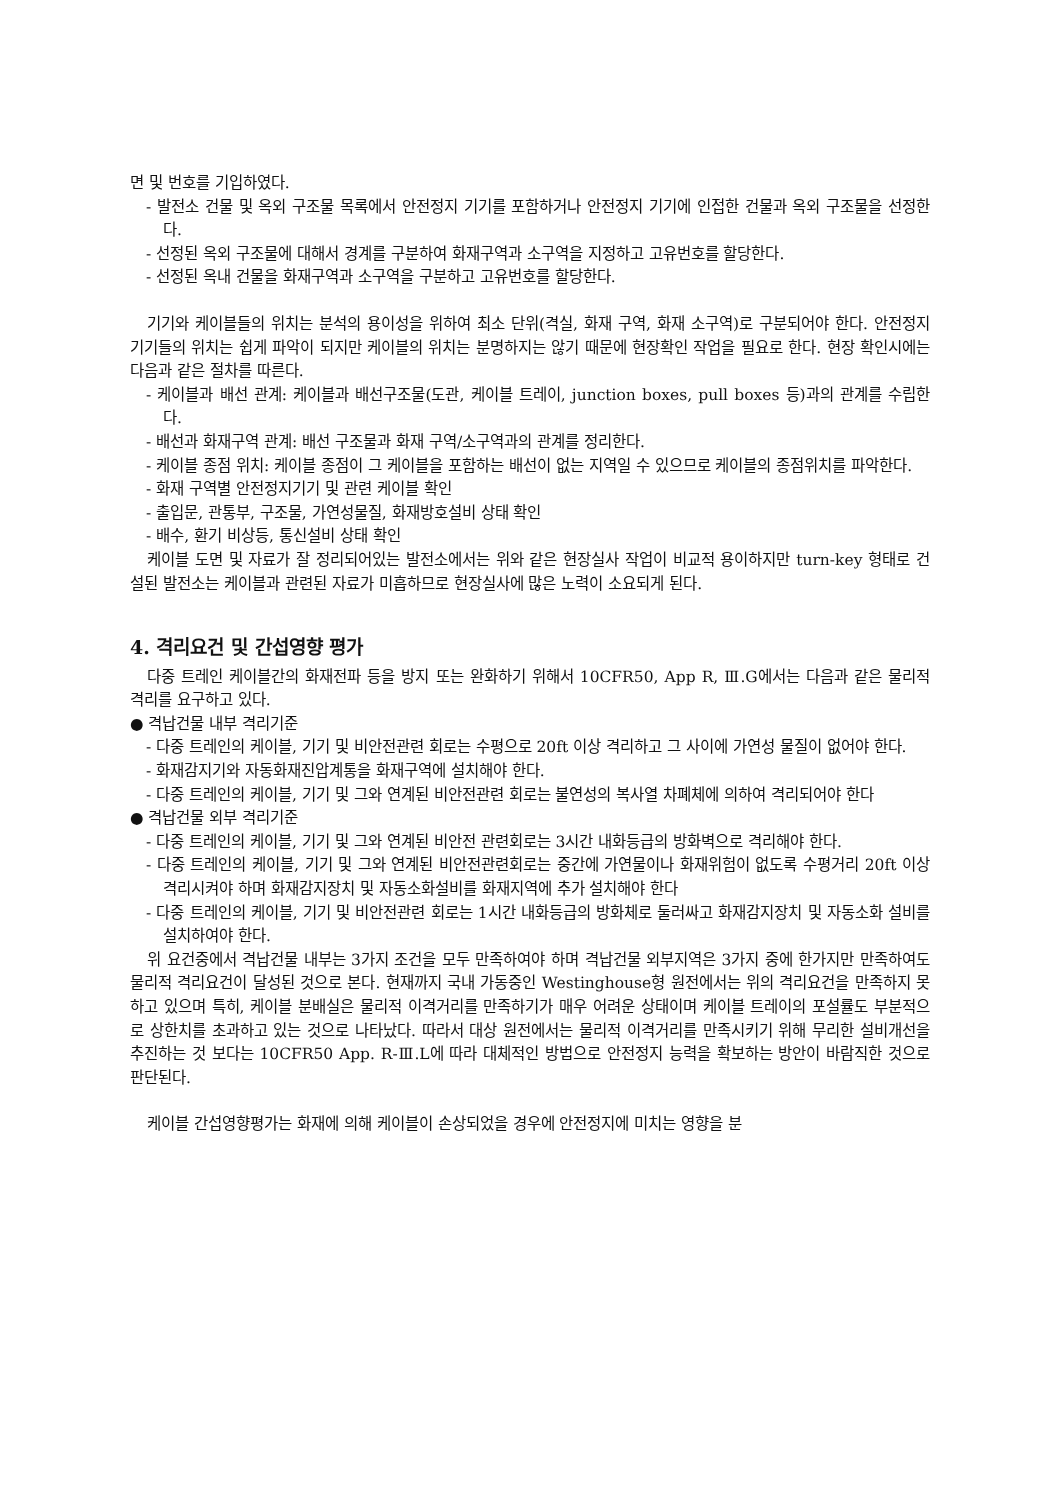면 및 번호를 기입하였다.
- 발전소 건물 및 옥외 구조물 목록에서 안전정지 기기를 포함하거나 안전정지 기기에 인접한 건물과 옥외 구조물을 선정한다.
- 선정된 옥외 구조물에 대해서 경계를 구분하여 화재구역과 소구역을 지정하고 고유번호를 할당한다.
- 선정된 옥내 건물을 화재구역과 소구역을 구분하고 고유번호를 할당한다.
기기와 케이블들의 위치는 분석의 용이성을 위하여 최소 단위(격실, 화재 구역, 화재 소구역)로 구분되어야 한다. 안전정지 기기들의 위치는 쉽게 파악이 되지만 케이블의 위치는 분명하지는 않기 때문에 현장확인 작업을 필요로 한다. 현장 확인시에는 다음과 같은 절차를 따른다.
- 케이블과 배선 관계: 케이블과 배선구조물(도관, 케이블 트레이, junction boxes, pull boxes 등)과의 관계를 수립한다.
- 배선과 화재구역 관계: 배선 구조물과 화재 구역/소구역과의 관계를 정리한다.
- 케이블 종점 위치: 케이블 종점이 그 케이블을 포함하는 배선이 없는 지역일 수 있으므로 케이블의 종점위치를 파악한다.
- 화재 구역별 안전정지기기 및 관련 케이블 확인
- 출입문, 관통부, 구조물, 가연성물질, 화재방호설비 상태 확인
- 배수, 환기 비상등, 통신설비 상태 확인
케이블 도면 및 자료가 잘 정리되어있는 발전소에서는 위와 같은 현장실사 작업이 비교적 용이하지만 turn-key 형태로 건설된 발전소는 케이블과 관련된 자료가 미흡하므로 현장실사에 많은 노력이 소요되게 된다.
4. 격리요건 및 간섭영향 평가
다중 트레인 케이블간의 화재전파 등을 방지 또는 완화하기 위해서 10CFR50, App R, Ⅲ.G에서는 다음과 같은 물리적 격리를 요구하고 있다.
● 격납건물 내부 격리기준
- 다중 트레인의 케이블, 기기 및 비안전관련 회로는 수평으로 20ft 이상 격리하고 그 사이에 가연성 물질이 없어야 한다.
- 화재감지기와 자동화재진압계통을 화재구역에 설치해야 한다.
- 다중 트레인의 케이블, 기기 및 그와 연계된 비안전관련 회로는 불연성의 복사열 차폐체에 의하여 격리되어야 한다
● 격납건물 외부 격리기준
- 다중 트레인의 케이블, 기기 및 그와 연계된 비안전 관련회로는 3시간 내화등급의 방화벽으로 격리해야 한다.
- 다중 트레인의 케이블, 기기 및 그와 연계된 비안전관련회로는 중간에 가연물이나 화재위험이 없도록 수평거리 20ft 이상 격리시켜야 하며 화재감지장치 및 자동소화설비를 화재지역에 추가 설치해야 한다
- 다중 트레인의 케이블, 기기 및 비안전관련 회로는 1시간 내화등급의 방화체로 둘러싸고 화재감지장치 및 자동소화 설비를 설치하여야 한다.
위 요건중에서 격납건물 내부는 3가지 조건을 모두 만족하여야 하며 격납건물 외부지역은 3가지 중에 한가지만 만족하여도 물리적 격리요건이 달성된 것으로 본다. 현재까지 국내 가동중인 Westinghouse형 원전에서는 위의 격리요건을 만족하지 못하고 있으며 특히, 케이블 분배실은 물리적 이격거리를 만족하기가 매우 어려운 상태이며 케이블 트레이의 포설률도 부분적으로 상한치를 초과하고 있는 것으로 나타났다. 따라서 대상 원전에서는 물리적 이격거리를 만족시키기 위해 무리한 설비개선을 추진하는 것 보다는 10CFR50 App. R-Ⅲ.L에 따라 대체적인 방법으로 안전정지 능력을 확보하는 방안이 바람직한 것으로 판단된다.
케이블 간섭영향평가는 화재에 의해 케이블이 손상되었을 경우에 안전정지에 미치는 영향을 분